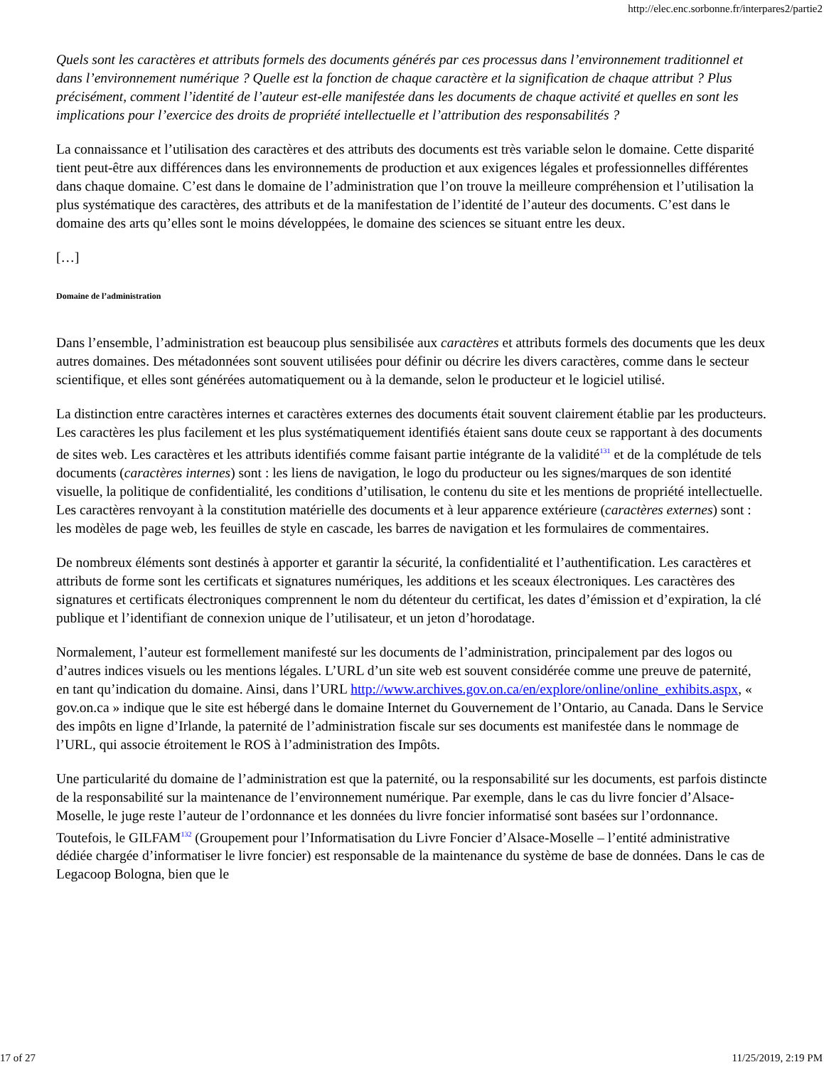http://elec.enc.sorbonne.fr/interpares2/partie2
Quels sont les caractères et attributs formels des documents générés par ces processus dans l’environnement traditionnel et dans l’environnement numérique ? Quelle est la fonction de chaque caractère et la signification de chaque attribut ? Plus précisément, comment l’identité de l’auteur est-elle manifestée dans les documents de chaque activité et quelles en sont les implications pour l’exercice des droits de propriété intellectuelle et l’attribution des responsabilités ?
La connaissance et l’utilisation des caractères et des attributs des documents est très variable selon le domaine. Cette disparité tient peut-être aux différences dans les environnements de production et aux exigences légales et professionnelles différentes dans chaque domaine. C’est dans le domaine de l’administration que l’on trouve la meilleure compréhension et l’utilisation la plus systématique des caractères, des attributs et de la manifestation de l’identité de l’auteur des documents. C’est dans le domaine des arts qu’elles sont le moins développées, le domaine des sciences se situant entre les deux.
[…]
Domaine de l’administration
Dans l’ensemble, l’administration est beaucoup plus sensibilisée aux caractères et attributs formels des documents que les deux autres domaines. Des métadonnées sont souvent utilisées pour définir ou décrire les divers caractères, comme dans le secteur scientifique, et elles sont générées automatiquement ou à la demande, selon le producteur et le logiciel utilisé.
La distinction entre caractères internes et caractères externes des documents était souvent clairement établie par les producteurs. Les caractères les plus facilement et les plus systématiquement identifiés étaient sans doute ceux se rapportant à des documents de sites web. Les caractères et les attributs identifiés comme faisant partie intégrante de la validité<sup>131</sup> et de la complétude de tels documents (caractères internes) sont : les liens de navigation, le logo du producteur ou les signes/marques de son identité visuelle, la politique de confidentialité, les conditions d’utilisation, le contenu du site et les mentions de propriété intellectuelle. Les caractères renvoyant à la constitution matérielle des documents et à leur apparence extérieure (caractères externes) sont : les modèles de page web, les feuilles de style en cascade, les barres de navigation et les formulaires de commentaires.
De nombreux éléments sont destinés à apporter et garantir la sécurité, la confidentialité et l’authentification. Les caractères et attributs de forme sont les certificats et signatures numériques, les additions et les sceaux électroniques. Les caractères des signatures et certificats électroniques comprennent le nom du détenteur du certificat, les dates d’émission et d’expiration, la clé publique et l’identifiant de connexion unique de l’utilisateur, et un jeton d’horodatage.
Normalement, l’auteur est formellement manifesté sur les documents de l’administration, principalement par des logos ou d’autres indices visuels ou les mentions légales. L’URL d’un site web est souvent considérée comme une preuve de paternité, en tant qu’indication du domaine. Ainsi, dans l’URL http://www.archives.gov.on.ca/en/explore/online/online_exhibits.aspx, « gov.on.ca » indique que le site est hébergé dans le domaine Internet du Gouvernement de l’Ontario, au Canada. Dans le Service des impôts en ligne d’Irlande, la paternité de l’administration fiscale sur ses documents est manifestée dans le nommage de l’URL, qui associe étroitement le ROS à l’administration des Impôts.
Une particularité du domaine de l’administration est que la paternité, ou la responsabilité sur les documents, est parfois distincte de la responsabilité sur la maintenance de l’environnement numérique. Par exemple, dans le cas du livre foncier d’Alsace-Moselle, le juge reste l’auteur de l’ordonnance et les données du livre foncier informatisé sont basées sur l’ordonnance. Toutefois, le GILFAM<sup>132</sup> (Groupement pour l’Informatisation du Livre Foncier d’Alsace-Moselle – l’entité administrative dédiée chargée d’informatiser le livre foncier) est responsable de la maintenance du système de base de données. Dans le cas de Legacoop Bologna, bien que le
17 of 27 11/25/2019, 2:19 PM